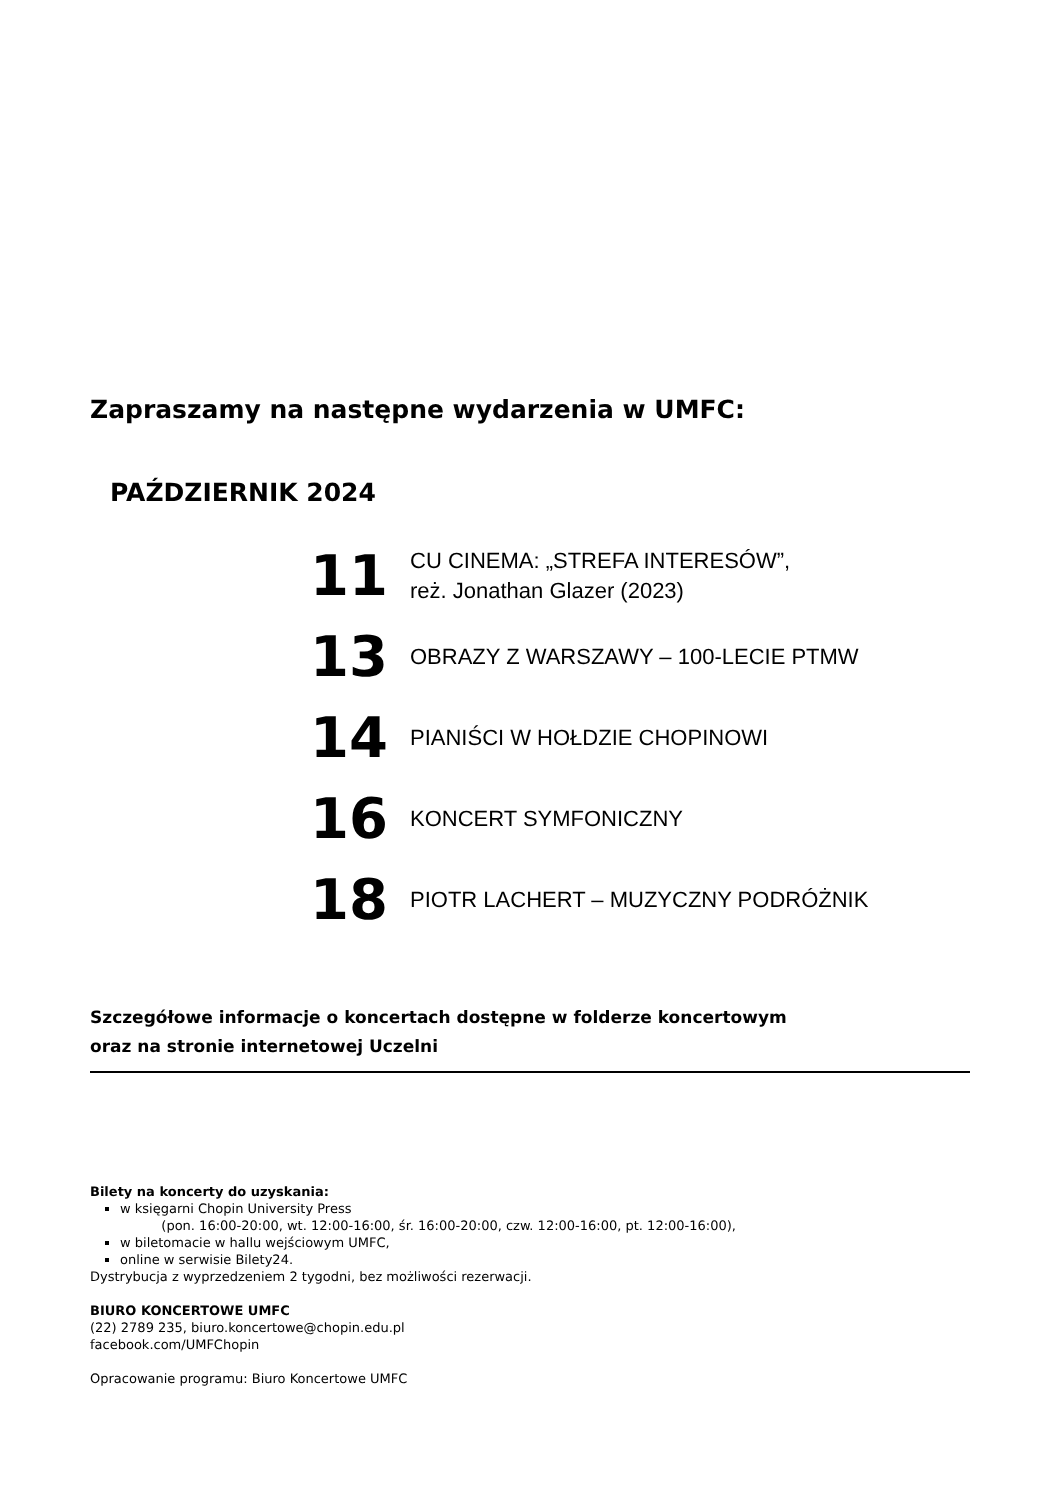Zapraszamy na następne wydarzenia w UMFC:
PAŹDZIERNIK 2024
11
CU CINEMA: „STREFA INTERESÓW”,
reż. Jonathan Glazer (2023)
13
OBRAZY Z WARSZAWY – 100-LECIE PTMW
14
PIANIŚCI W HOŁDZIE CHOPINOWI
16
KONCERT SYMFONICZNY
18
PIOTR LACHERT – MUZYCZNY PODRÓŻNIK
Szczegółowe informacje o koncertach dostępne w folderze koncertowym
oraz na stronie internetowej Uczelni
Bilety na koncerty do uzyskania:
w księgarni Chopin University Press
(pon. 16:00-20:00, wt. 12:00-16:00, śr. 16:00-20:00, czw. 12:00-16:00, pt. 12:00-16:00),
w biletomacie w hallu wejściowym UMFC,
online w serwisie Bilety24.
Dystrybucja z wyprzedzeniem 2 tygodni, bez możliwości rezerwacji.
BIURO KONCERTOWE UMFC
(22) 2789 235, biuro.koncertowe@chopin.edu.pl
facebook.com/UMFChopin
Opracowanie programu: Biuro Koncertowe UMFC